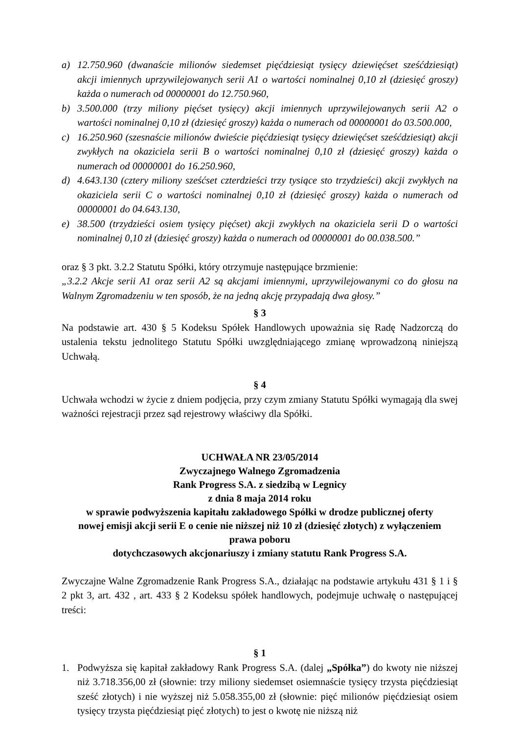a) 12.750.960 (dwanaście milionów siedemset pięćdziesiąt tysięcy dziewięćset sześćdziesiąt) akcji imiennych uprzywilejowanych serii A1 o wartości nominalnej 0,10 zł (dziesięć groszy) każda o numerach od 00000001 do 12.750.960,
b) 3.500.000 (trzy miliony pięćset tysięcy) akcji imiennych uprzywilejowanych serii A2 o wartości nominalnej 0,10 zł (dziesięć groszy) każda o numerach od 00000001 do 03.500.000,
c) 16.250.960 (szesnaście milionów dwieście pięćdziesiąt tysięcy dziewięćset sześćdziesiąt) akcji zwykłych na okaziciela serii B o wartości nominalnej 0,10 zł (dziesięć groszy) każda o numerach od 00000001 do 16.250.960,
d) 4.643.130 (cztery miliony sześćset czterdzieści trzy tysiące sto trzydzieści) akcji zwykłych na okaziciela serii C o wartości nominalnej 0,10 zł (dziesięć groszy) każda o numerach od 00000001 do 04.643.130,
e) 38.500 (trzydzieści osiem tysięcy pięćset) akcji zwykłych na okaziciela serii D o wartości nominalnej 0,10 zł (dziesięć groszy) każda o numerach od 00000001 do 00.038.500.”
oraz § 3 pkt. 3.2.2 Statutu Spółki, który otrzymuje następujące brzmienie:
„3.2.2 Akcje serii A1 oraz serii A2 są akcjami imiennymi, uprzywilejowanymi co do głosu na Walnym Zgromadzeniu w ten sposób, że na jedną akcję przypadają dwa głosy.”
§ 3
Na podstawie art. 430 § 5 Kodeksu Spółek Handlowych upoważnia się Radę Nadzorczą do ustalenia tekstu jednolitego Statutu Spółki uwzględniającego zmianę wprowadzoną niniejszą Uchwałą.
§ 4
Uchwała wchodzi w życie z dniem podjęcia, przy czym zmiany Statutu Spółki wymagają dla swej ważności rejestracji przez sąd rejestrowy właściwy dla Spółki.
UCHWAŁA NR 23/05/2014
Zwyczajnego Walnego Zgromadzenia
Rank Progress S.A. z siedzibą w Legnicy
z dnia 8 maja 2014 roku
w sprawie podwyższenia kapitału zakładowego Spółki w drodze publicznej oferty
nowej emisji akcji serii E o cenie nie niższej niż 10 zł (dziesięć złotych) z wyłączeniem
prawa poboru
dotychczasowych akcjonariuszy i zmiany statutu Rank Progress S.A.
Zwyczajne Walne Zgromadzenie Rank Progress S.A., działając na podstawie artykułu 431 § 1 i § 2 pkt 3, art. 432 , art. 433 § 2 Kodeksu spółek handlowych, podejmuje uchwałę o następującej treści:
§ 1
1. Podwyższa się kapitał zakładowy Rank Progress S.A. (dalej „Spółka”) do kwoty nie niższej niż 3.718.356,00 zł (słownie: trzy miliony siedemset osiemnaście tysięcy trzysta pięćdziesiąt sześć złotych) i nie wyższej niż 5.058.355,00 zł (słownie: pięć milionów pięćdziesiąt osiem tysięcy trzysta pięćdziesiąt pięć złotych) to jest o kwotę nie niższą niż